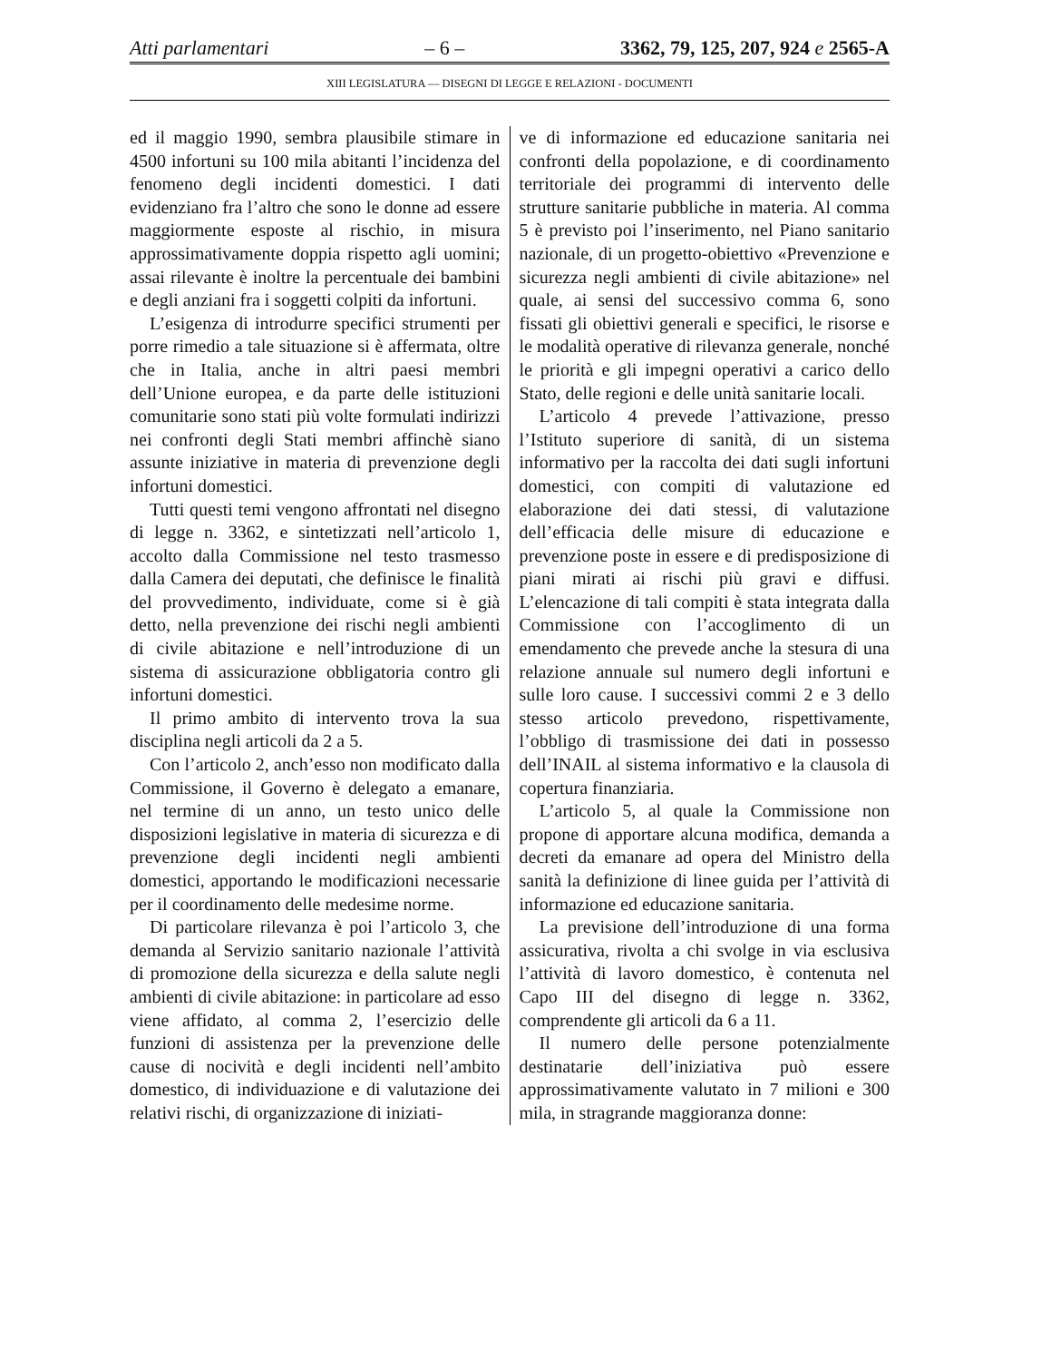Atti parlamentari – 6 – 3362, 79, 125, 207, 924 e 2565-A
XIII LEGISLATURA — DISEGNI DI LEGGE E RELAZIONI - DOCUMENTI
ed il maggio 1990, sembra plausibile stimare in 4500 infortuni su 100 mila abitanti l’incidenza del fenomeno degli incidenti domestici. I dati evidenziano fra l’altro che sono le donne ad essere maggiormente esposte al rischio, in misura approssimativamente doppia rispetto agli uomini; assai rilevante è inoltre la percentuale dei bambini e degli anziani fra i soggetti colpiti da infortuni.
L’esigenza di introdurre specifici strumenti per porre rimedio a tale situazione si è affermata, oltre che in Italia, anche in altri paesi membri dell’Unione europea, e da parte delle istituzioni comunitarie sono stati più volte formulati indirizzi nei confronti degli Stati membri affinchè siano assunte iniziative in materia di prevenzione degli infortuni domestici.
Tutti questi temi vengono affrontati nel disegno di legge n. 3362, e sintetizzati nell’articolo 1, accolto dalla Commissione nel testo trasmesso dalla Camera dei deputati, che definisce le finalità del provvedimento, individuate, come si è già detto, nella prevenzione dei rischi negli ambienti di civile abitazione e nell’introduzione di un sistema di assicurazione obbligatoria contro gli infortuni domestici.
Il primo ambito di intervento trova la sua disciplina negli articoli da 2 a 5.
Con l’articolo 2, anch’esso non modificato dalla Commissione, il Governo è delegato a emanare, nel termine di un anno, un testo unico delle disposizioni legislative in materia di sicurezza e di prevenzione degli incidenti negli ambienti domestici, apportando le modificazioni necessarie per il coordinamento delle medesime norme.
Di particolare rilevanza è poi l’articolo 3, che demanda al Servizio sanitario nazionale l’attività di promozione della sicurezza e della salute negli ambienti di civile abitazione: in particolare ad esso viene affidato, al comma 2, l’esercizio delle funzioni di assistenza per la prevenzione delle cause di nocività e degli incidenti nell’ambito domestico, di individuazione e di valutazione dei relativi rischi, di organizzazione di iniziati-
ve di informazione ed educazione sanitaria nei confronti della popolazione, e di coordinamento territoriale dei programmi di intervento delle strutture sanitarie pubbliche in materia. Al comma 5 è previsto poi l’inserimento, nel Piano sanitario nazionale, di un progetto-obiettivo «Prevenzione e sicurezza negli ambienti di civile abitazione» nel quale, ai sensi del successivo comma 6, sono fissati gli obiettivi generali e specifici, le risorse e le modalità operative di rilevanza generale, nonché le priorità e gli impegni operativi a carico dello Stato, delle regioni e delle unità sanitarie locali.
L’articolo 4 prevede l’attivazione, presso l’Istituto superiore di sanità, di un sistema informativo per la raccolta dei dati sugli infortuni domestici, con compiti di valutazione ed elaborazione dei dati stessi, di valutazione dell’efficacia delle misure di educazione e prevenzione poste in essere e di predisposizione di piani mirati ai rischi più gravi e diffusi. L’elencazione di tali compiti è stata integrata dalla Commissione con l’accoglimento di un emendamento che prevede anche la stesura di una relazione annuale sul numero degli infortuni e sulle loro cause. I successivi commi 2 e 3 dello stesso articolo prevedono, rispettivamente, l’obbligo di trasmissione dei dati in possesso dell’INAIL al sistema informativo e la clausola di copertura finanziaria.
L’articolo 5, al quale la Commissione non propone di apportare alcuna modifica, demanda a decreti da emanare ad opera del Ministro della sanità la definizione di linee guida per l’attività di informazione ed educazione sanitaria.
La previsione dell’introduzione di una forma assicurativa, rivolta a chi svolge in via esclusiva l’attività di lavoro domestico, è contenuta nel Capo III del disegno di legge n. 3362, comprendente gli articoli da 6 a 11.
Il numero delle persone potenzialmente destinatarie dell’iniziativa può essere approssimativamente valutato in 7 milioni e 300 mila, in stragrande maggioranza donne: